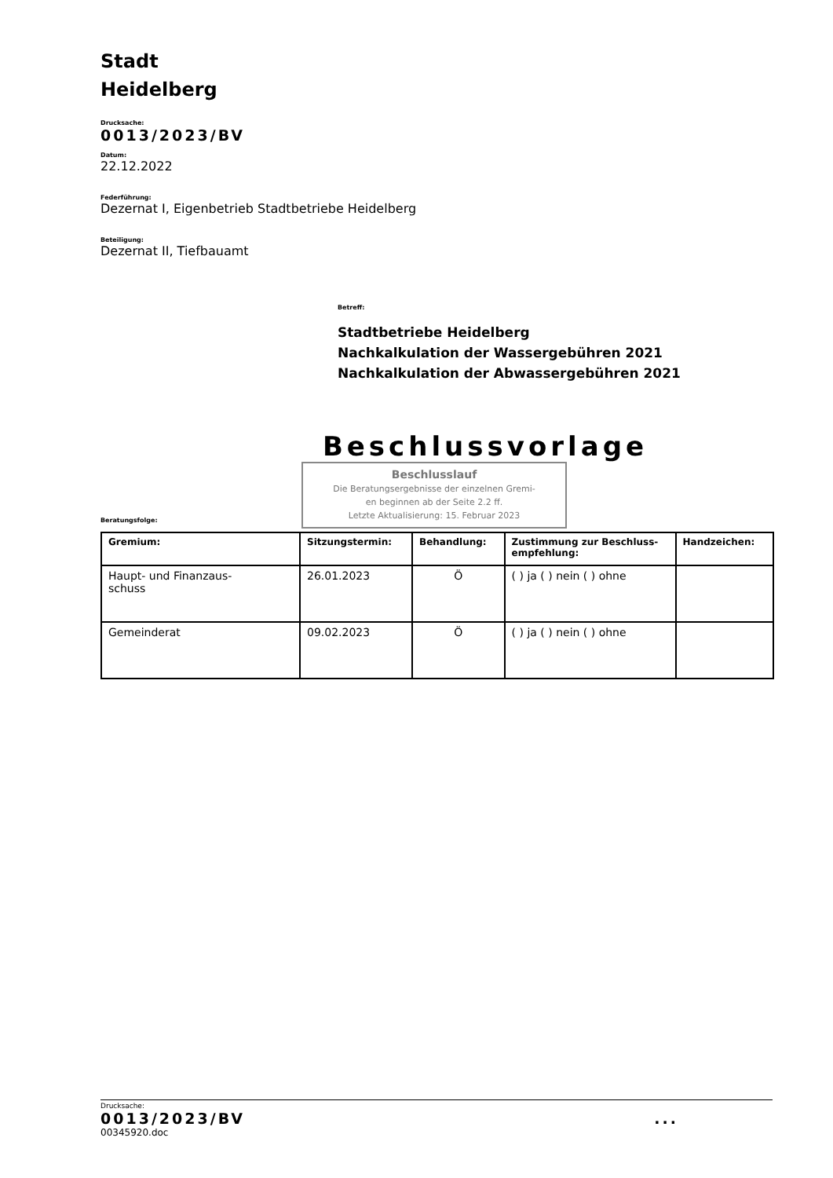Stadt
Heidelberg
Drucksache:
0013/2023/BV
Datum:
22.12.2022
Federführung:
Dezernat I, Eigenbetrieb Stadtbetriebe Heidelberg
Beteiligung:
Dezernat II, Tiefbauamt
Betreff:
Stadtbetriebe Heidelberg
Nachkalkulation der Wassergebühren 2021
Nachkalkulation der Abwassergebühren 2021
Beschlussvorlage
Beratungsfolge:
Beschlusslauf
Die Beratungsergebnisse der einzelnen Gremi-
en beginnen ab der Seite 2.2 ff.
Letzte Aktualisierung: 15. Februar 2023
| Gremium: | Sitzungstermin: | Behandlung: | Zustimmung zur Beschluss-empfehlung: | Handzeichen: |
| --- | --- | --- | --- | --- |
| Haupt- und Finanzaus- schuss | 26.01.2023 | Ö | ( ) ja ( ) nein ( ) ohne | |
| Gemeinderat | 09.02.2023 | Ö | ( ) ja ( ) nein ( ) ohne | |
Drucksache:
0013/2023/BV...
00345920.doc